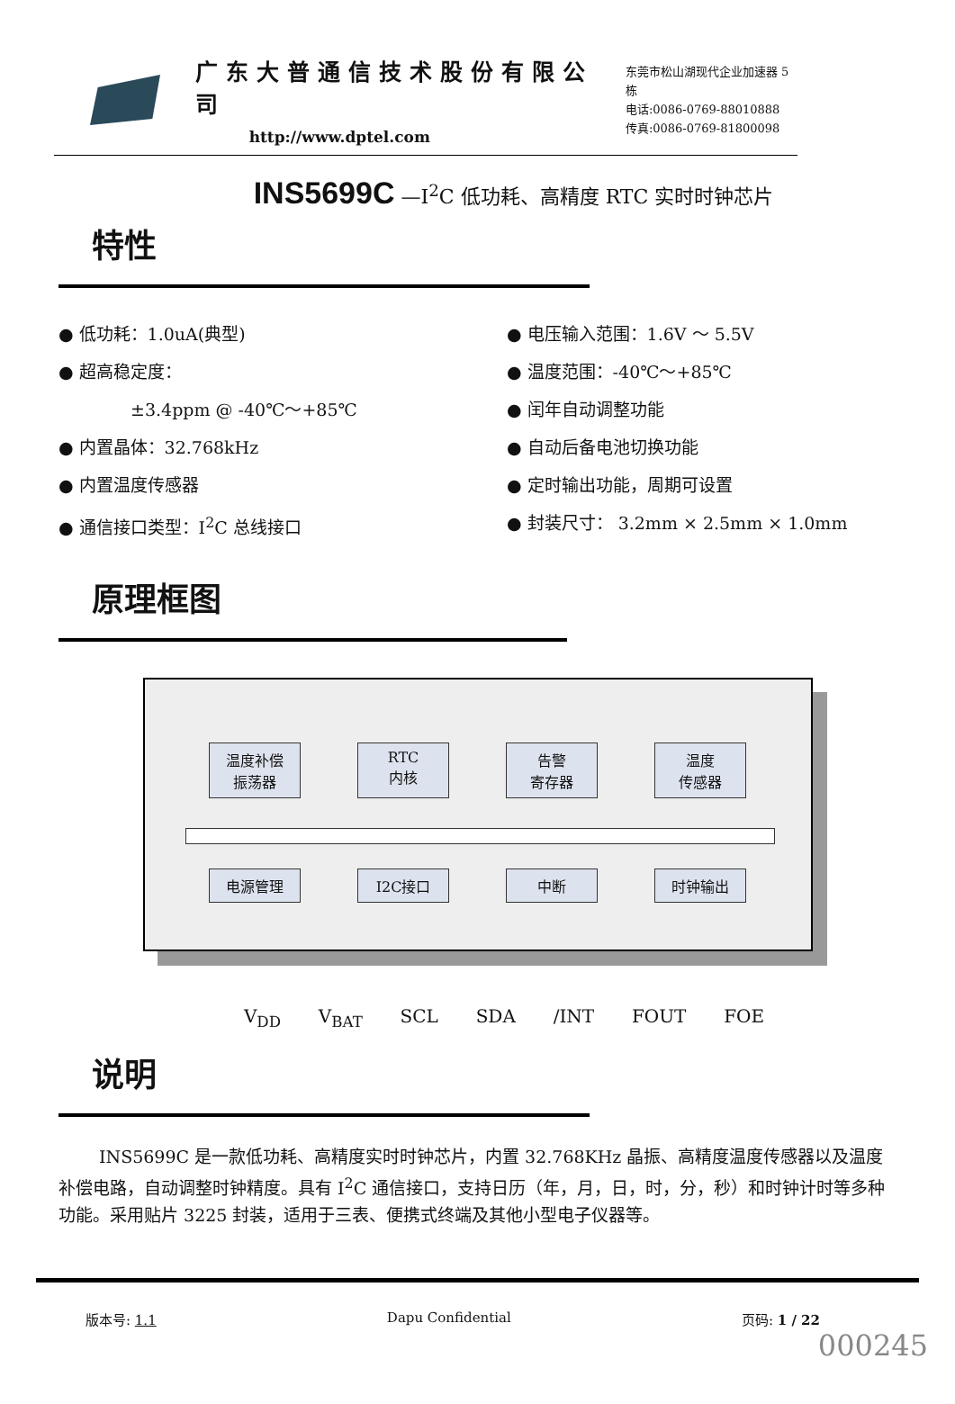广东大普通信技术股份有限公司
http://www.dptel.com
东莞市松山湖现代企业加速器 5 栋
电话:0086-0769-88010888
传真:0086-0769-81800098
INS5699C —I<sup>2</sup>C 低功耗、高精度 RTC 实时时钟芯片
特性
● 低功耗：1.0uA(典型)
● 电压输入范围：1.6V ～ 5.5V
● 超高稳定度：
● 温度范围：-40℃～+85℃
±3.4ppm @ -40℃～+85℃
● 闰年自动调整功能
● 内置晶体：32.768kHz
● 自动后备电池切换功能
● 内置温度传感器
● 定时输出功能，周期可设置
● 通信接口类型：I<sup>2</sup>C 总线接口
● 封装尺寸： 3.2mm × 2.5mm × 1.0mm
原理框图
温度补偿
振荡器 RTC
内核 告警
寄存器 温度
传感器
电源管理 I2C接口 中断 时钟输出
V<sub>DD</sub> V<sub>BAT</sub> SCL SDA /INT FOUT FOE
说明
INS5699C 是一款低功耗、高精度实时时钟芯片，内置 32.768KHz 晶振、高精度温度传感器以及温度补偿电路，自动调整时钟精度。具有 I<sup>2</sup>C 通信接口，支持日历（年，月，日，时，分，秒）和时钟计时等多种功能。采用贴片 3225 封装，适用于三表、便携式终端及其他小型电子仪器等。
版本号: 1.1 Dapu Confidential 页码: 1 / 22
000245